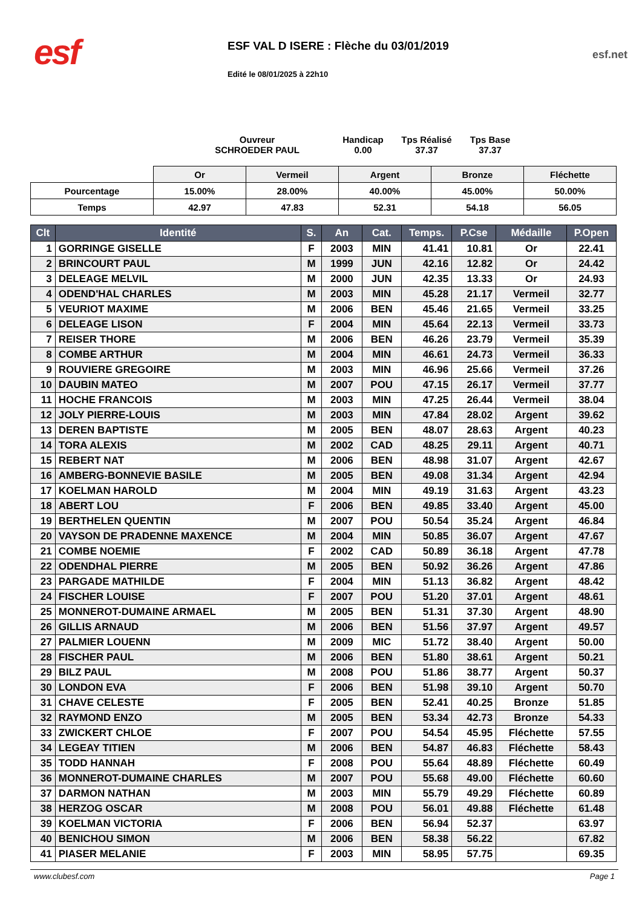esf
ESF VAL D ISERE : Flèche du 03/01/2019
Edité le 08/01/2025 à 22h10
esf.net
Ouvreur
SCHROEDER PAUL
Handicap
0.00
Tps Réalisé
37.37
Tps Base
37.37
| | Or | Vermeil | Argent | Bronze | Fléchette |
| Pourcentage | 15.00% | 28.00% | 40.00% | 45.00% | 50.00% |
| Temps | 42.97 | 47.83 | 52.31 | 54.18 | 56.05 |
| Clt | Identité | S. | An | Cat. | Temps. | P.Cse | Médaille | P.Open |
| --- | --- | --- | --- | --- | --- | --- | --- | --- |
| 1 | GORRINGE GISELLE | F | 2003 | MIN | 41.41 | 10.81 | Or | 22.41 |
| 2 | BRINCOURT PAUL | M | 1999 | JUN | 42.16 | 12.82 | Or | 24.42 |
| 3 | DELEAGE MELVIL | M | 2000 | JUN | 42.35 | 13.33 | Or | 24.93 |
| 4 | ODEND'HAL CHARLES | M | 2003 | MIN | 45.28 | 21.17 | Vermeil | 32.77 |
| 5 | VEURIOT MAXIME | M | 2006 | BEN | 45.46 | 21.65 | Vermeil | 33.25 |
| 6 | DELEAGE LISON | F | 2004 | MIN | 45.64 | 22.13 | Vermeil | 33.73 |
| 7 | REISER THORE | M | 2006 | BEN | 46.26 | 23.79 | Vermeil | 35.39 |
| 8 | COMBE ARTHUR | M | 2004 | MIN | 46.61 | 24.73 | Vermeil | 36.33 |
| 9 | ROUVIERE GREGOIRE | M | 2003 | MIN | 46.96 | 25.66 | Vermeil | 37.26 |
| 10 | DAUBIN MATEO | M | 2007 | POU | 47.15 | 26.17 | Vermeil | 37.77 |
| 11 | HOCHE FRANCOIS | M | 2003 | MIN | 47.25 | 26.44 | Vermeil | 38.04 |
| 12 | JOLY PIERRE-LOUIS | M | 2003 | MIN | 47.84 | 28.02 | Argent | 39.62 |
| 13 | DEREN BAPTISTE | M | 2005 | BEN | 48.07 | 28.63 | Argent | 40.23 |
| 14 | TORA ALEXIS | M | 2002 | CAD | 48.25 | 29.11 | Argent | 40.71 |
| 15 | REBERT NAT | M | 2006 | BEN | 48.98 | 31.07 | Argent | 42.67 |
| 16 | AMBERG-BONNEVIE BASILE | M | 2005 | BEN | 49.08 | 31.34 | Argent | 42.94 |
| 17 | KOELMAN HAROLD | M | 2004 | MIN | 49.19 | 31.63 | Argent | 43.23 |
| 18 | ABERT LOU | F | 2006 | BEN | 49.85 | 33.40 | Argent | 45.00 |
| 19 | BERTHELEN QUENTIN | M | 2007 | POU | 50.54 | 35.24 | Argent | 46.84 |
| 20 | VAYSON DE PRADENNE MAXENCE | M | 2004 | MIN | 50.85 | 36.07 | Argent | 47.67 |
| 21 | COMBE NOEMIE | F | 2002 | CAD | 50.89 | 36.18 | Argent | 47.78 |
| 22 | ODENDHAL PIERRE | M | 2005 | BEN | 50.92 | 36.26 | Argent | 47.86 |
| 23 | PARGADE MATHILDE | F | 2004 | MIN | 51.13 | 36.82 | Argent | 48.42 |
| 24 | FISCHER LOUISE | F | 2007 | POU | 51.20 | 37.01 | Argent | 48.61 |
| 25 | MONNEROT-DUMAINE ARMAEL | M | 2005 | BEN | 51.31 | 37.30 | Argent | 48.90 |
| 26 | GILLIS ARNAUD | M | 2006 | BEN | 51.56 | 37.97 | Argent | 49.57 |
| 27 | PALMIER LOUENN | M | 2009 | MIC | 51.72 | 38.40 | Argent | 50.00 |
| 28 | FISCHER PAUL | M | 2006 | BEN | 51.80 | 38.61 | Argent | 50.21 |
| 29 | BILZ PAUL | M | 2008 | POU | 51.86 | 38.77 | Argent | 50.37 |
| 30 | LONDON EVA | F | 2006 | BEN | 51.98 | 39.10 | Argent | 50.70 |
| 31 | CHAVE CELESTE | F | 2005 | BEN | 52.41 | 40.25 | Bronze | 51.85 |
| 32 | RAYMOND ENZO | M | 2005 | BEN | 53.34 | 42.73 | Bronze | 54.33 |
| 33 | ZWICKERT CHLOE | F | 2007 | POU | 54.54 | 45.95 | Fléchette | 57.55 |
| 34 | LEGEAY TITIEN | M | 2006 | BEN | 54.87 | 46.83 | Fléchette | 58.43 |
| 35 | TODD HANNAH | F | 2008 | POU | 55.64 | 48.89 | Fléchette | 60.49 |
| 36 | MONNEROT-DUMAINE CHARLES | M | 2007 | POU | 55.68 | 49.00 | Fléchette | 60.60 |
| 37 | DARMON NATHAN | M | 2003 | MIN | 55.79 | 49.29 | Fléchette | 60.89 |
| 38 | HERZOG OSCAR | M | 2008 | POU | 56.01 | 49.88 | Fléchette | 61.48 |
| 39 | KOELMAN VICTORIA | F | 2006 | BEN | 56.94 | 52.37 | | 63.97 |
| 40 | BENICHOU SIMON | M | 2006 | BEN | 58.38 | 56.22 | | 67.82 |
| 41 | PIASER MELANIE | F | 2003 | MIN | 58.95 | 57.75 | | 69.35 |
www.clubesf.com Page 1